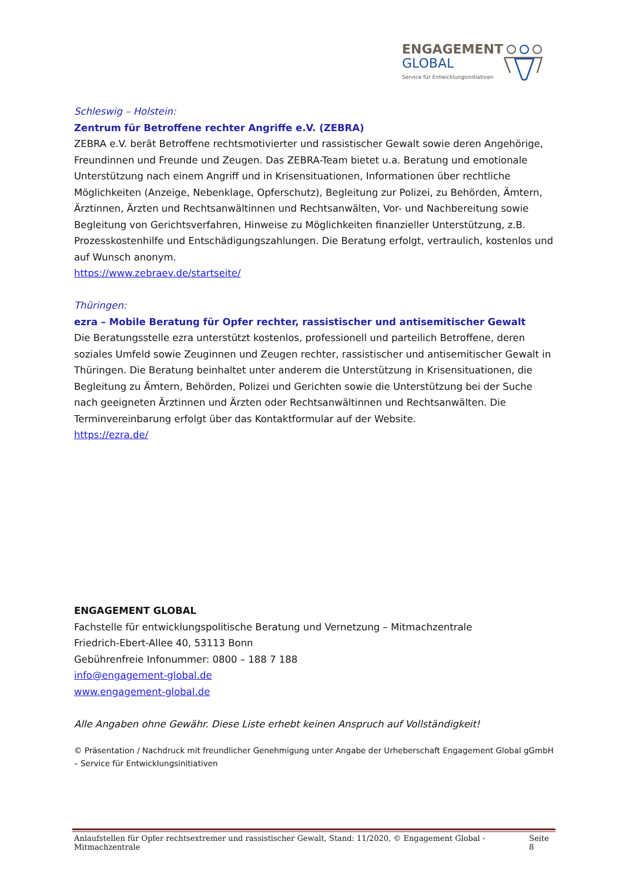ENGAGEMENT
GLOBAL
Service für Entwicklungsinitiativen
Schleswig – Holstein:
Zentrum für Betroffene rechter Angriffe e.V. (ZEBRA)
ZEBRA e.V. berät Betroffene rechtsmotivierter und rassistischer Gewalt sowie deren Angehörige, Freundinnen und Freunde und Zeugen. Das ZEBRA-Team bietet u.a. Beratung und emotionale Unterstützung nach einem Angriff und in Krisensituationen, Informationen über rechtliche Möglichkeiten (Anzeige, Nebenklage, Opferschutz), Begleitung zur Polizei, zu Behörden, Ämtern, Ärztinnen, Ärzten und Rechtsanwältinnen und Rechtsanwälten, Vor- und Nachbereitung sowie Begleitung von Gerichtsverfahren, Hinweise zu Möglichkeiten finanzieller Unterstützung, z.B. Prozesskostenhilfe und Entschädigungszahlungen. Die Beratung erfolgt, vertraulich, kostenlos und auf Wunsch anonym.
https://www.zebraev.de/startseite/
Thüringen:
ezra – Mobile Beratung für Opfer rechter, rassistischer und antisemitischer Gewalt
Die Beratungsstelle ezra unterstützt kostenlos, professionell und parteilich Betroffene, deren soziales Umfeld sowie Zeuginnen und Zeugen rechter, rassistischer und antisemitischer Gewalt in Thüringen. Die Beratung beinhaltet unter anderem die Unterstützung in Krisensituationen, die Begleitung zu Ämtern, Behörden, Polizei und Gerichten sowie die Unterstützung bei der Suche nach geeigneten Ärztinnen und Ärzten oder Rechtsanwältinnen und Rechtsanwälten. Die Terminvereinbarung erfolgt über das Kontaktformular auf der Website.
https://ezra.de/
ENGAGEMENT GLOBAL
Fachstelle für entwicklungspolitische Beratung und Vernetzung – Mitmachzentrale
Friedrich-Ebert-Allee 40, 53113 Bonn
Gebührenfreie Infonummer: 0800 – 188 7 188
info@engagement-global.de
www.engagement-global.de
Alle Angaben ohne Gewähr. Diese Liste erhebt keinen Anspruch auf Vollständigkeit!
© Präsentation / Nachdruck mit freundlicher Genehmigung unter Angabe der Urheberschaft Engagement Global gGmbH – Service für Entwicklungsinitiativen
Anlaufstellen für Opfer rechtsextremer und rassistischer Gewalt, Stand: 11/2020, © Engagement Global - Mitmachzentrale Seite 8